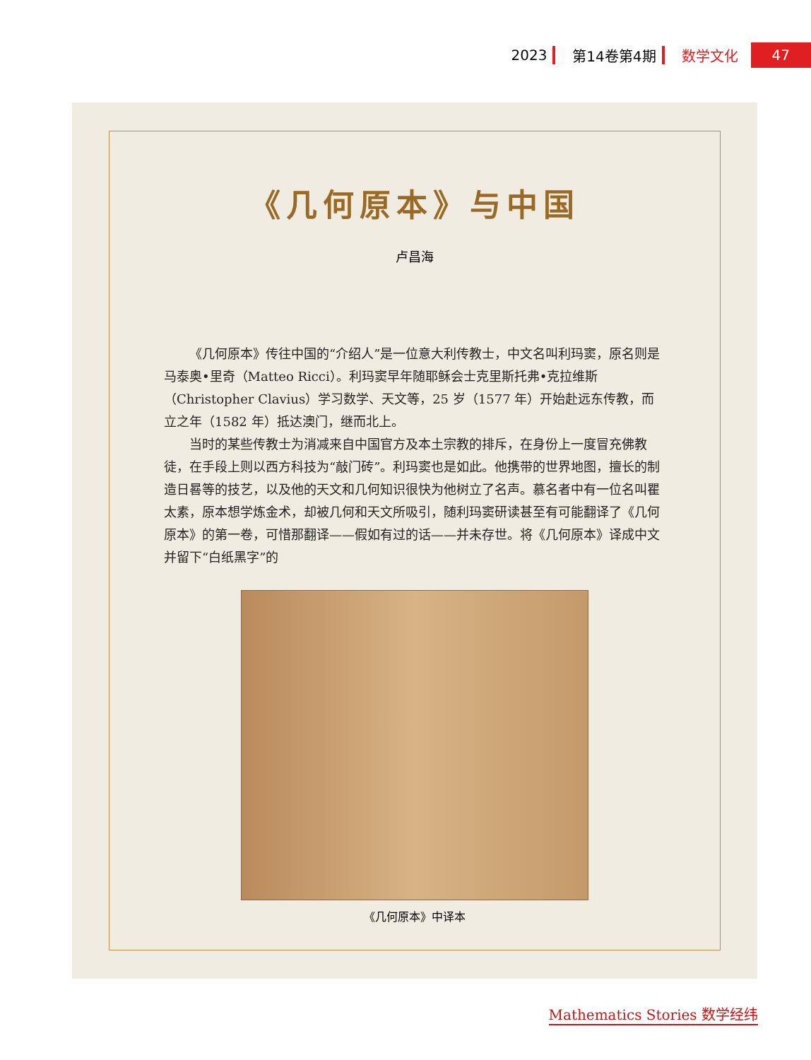2023 第14卷第4期 数学文化 47
《几何原本》与中国
卢昌海
《几何原本》传往中国的“介绍人”是一位意大利传教士，中文名叫利玛窦，原名则是马泰奥•里奇（Matteo Ricci）。利玛窦早年随耶稣会士克里斯托弗•克拉维斯（Christopher Clavius）学习数学、天文等，25 岁（1577 年）开始赴远东传教，而立之年（1582 年）抵达澳门，继而北上。
当时的某些传教士为消减来自中国官方及本土宗教的排斥，在身份上一度冒充佛教徒，在手段上则以西方科技为“敲门砖”。利玛窦也是如此。他携带的世界地图，擅长的制造日晷等的技艺，以及他的天文和几何知识很快为他树立了名声。慕名者中有一位名叫瞿太素，原本想学炼金术，却被几何和天文所吸引，随利玛窦研读甚至有可能翻译了《几何原本》的第一卷，可惜那翻译——假如有过的话——并未存世。将《几何原本》译成中文并留下“白纸黑字”的
《几何原本》中译本
Mathematics Stories 数学经纬